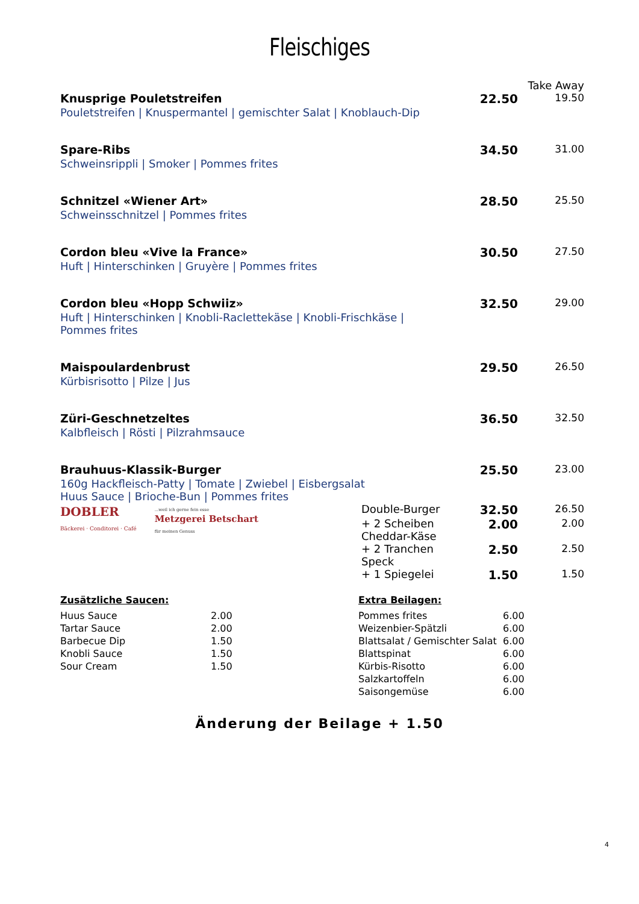Fleischiges
| | | | Take Away |
| Knusprige Pouletstreifen | | 22.50 | 19.50 |
| Pouletstreifen / Knuspermantel / gemischter Salat / Knoblauch-Dip | | | |
| Spare-Ribs | | 34.50 | 31.00 |
| Schweinsrippli / Smoker / Pommes frites | | | |
| Schnitzel «Wiener Art» | | 28.50 | 25.50 |
| Schweinsschnitzel / Pommes frites | | | |
| Cordon bleu «Vive la France» | | 30.50 | 27.50 |
| Huft / Hinterschinken / Gruyère / Pommes frites | | | |
| Cordon bleu «Hopp Schwiiz» | | 32.50 | 29.00 |
| Huft / Hinterschinken / Knobli-Raclettekäse / Knobli-Frischkäse / Pommes frites | | | |
| Maispoulardenbrust | | 29.50 | 26.50 |
| Kürbisrisotto / Pilze / Jus | | | |
| Züri-Geschnetzeltes | | 36.50 | 32.50 |
| Kalbfleisch / Rösti / Pilzrahmsauce | | | |
| Brauhuus-Klassik-Burger | | 25.50 | 23.00 |
| 160g Hackfleisch-Patty / Tomate / Zwiebel / Eisbergsalat Huus Sauce / Brioche-Bun / Pommes frites | | | |
| DOBLER Bäckerei · Conditorei · Café ...weil ich gerne fein esse Metzgerei Betschart für meinen Genuss | Double-Burger | 32.50 | 26.50 |
| | + 2 Scheiben Cheddar-Käse | 2.00 | 2.00 |
| | + 2 Tranchen Speck | 2.50 | 2.50 |
| | + 1 Spiegelei | 1.50 | 1.50 |
Zusätzliche Saucen:
| Huus Sauce | 2.00 |
| Tartar Sauce | 2.00 |
| Barbecue Dip | 1.50 |
| Knobli Sauce | 1.50 |
| Sour Cream | 1.50 |
Extra Beilagen:
| Pommes frites | 6.00 |
| Weizenbier-Spätzli | 6.00 |
| Blattsalat / Gemischter Salat | 6.00 |
| Blattspinat | 6.00 |
| Kürbis-Risotto | 6.00 |
| Salzkartoffeln | 6.00 |
| Saisongemüse | 6.00 |
Änderung der Beilage + 1.50
4